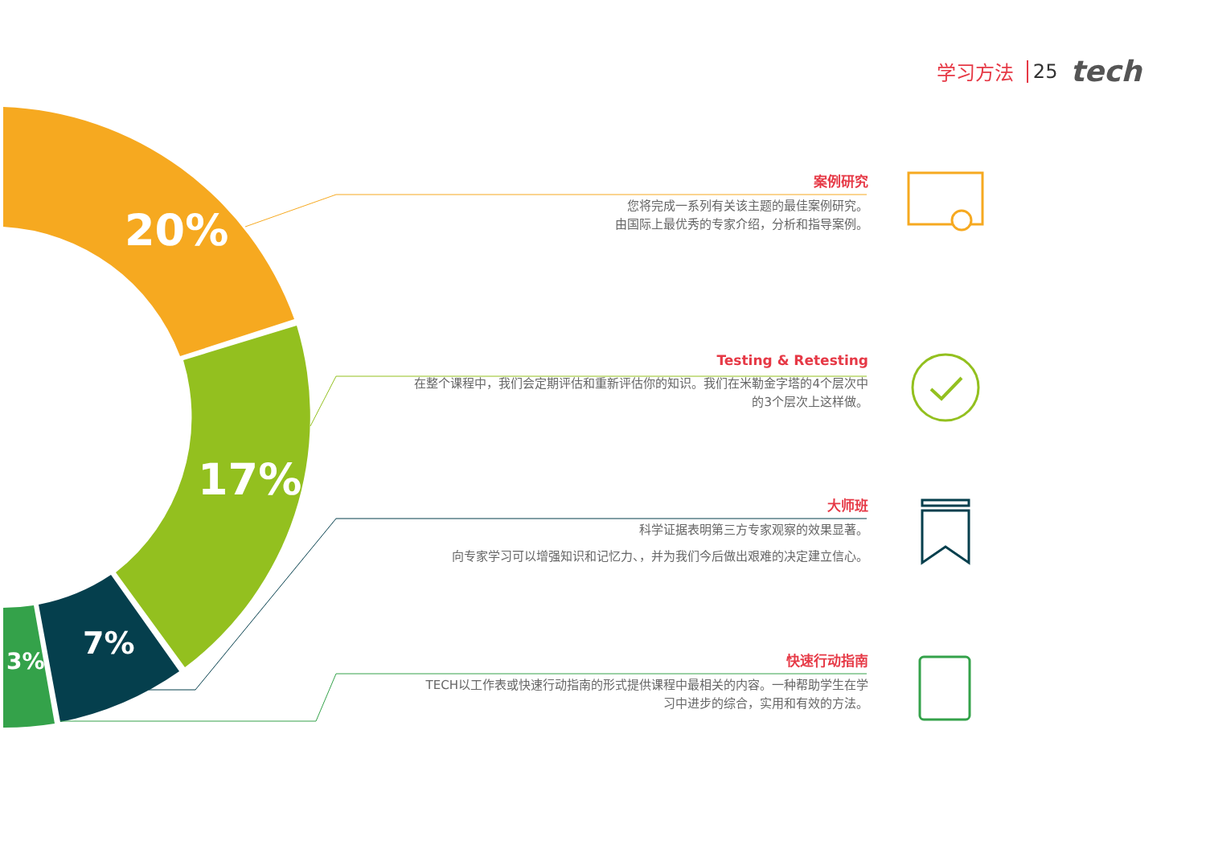学习方法 25 tech
20%
17%
7%
3%
案例研究
您将完成一系列有关该主题的最佳案例研究。
由国际上最优秀的专家介绍，分析和指导案例。
Testing & Retesting
在整个课程中，我们会定期评估和重新评估你的知识。我们在米勒金字塔的4个层次中
的3个层次上这样做。
大师班
科学证据表明第三方专家观察的效果显著。
向专家学习可以增强知识和记忆力、，并为我们今后做出艰难的决定建立信心。
快速行动指南
TECH以工作表或快速行动指南的形式提供课程中最相关的内容。一种帮助学生在学
习中进步的综合，实用和有效的方法。